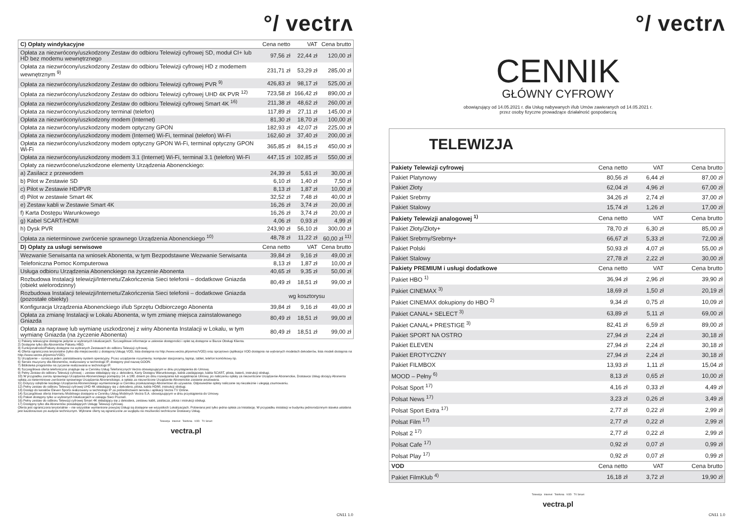°/ vectrʌ
| C) Opłaty windykacyjne | Cena netto | VAT | Cena brutto |
| --- | --- | --- | --- |
| Opłata za niezwrócony/uszkodzony Zestaw do odbioru Telewizji cyfrowej SD, moduł CI+ lub HD bez modemu wewnętrznego | 97,56 zł | 22,44 zł | 120,00 zł |
| Opłata za niezwrócony/uszkodzony Zestaw do odbioru Telewizji cyfrowej HD z modemem wewnętrznym <sup>9)</sup> | 231,71 zł | 53,29 zł | 285,00 zł |
| Opłata za niezwrócony/uszkodzony Zestaw do odbioru Telewizji cyfrowej PVR <sup>9)</sup> | 426,83 zł | 98,17 zł | 525,00 zł |
| Opłata za niezwrócony/uszkodzony Zestaw do odbioru Telewizji cyfrowej UHD 4K PVR <sup>12)</sup> | 723,58 zł | 166,42 zł | 890,00 zł |
| Opłata za niezwrócony/uszkodzony Zestaw do odbioru Telewizji cyfrowej Smart 4K <sup>16)</sup> | 211,38 zł | 48,62 zł | 260,00 zł |
| Opłata za niezwrócony/uszkodzony terminal (telefon) | 117,89 zł | 27,11 zł | 145,00 zł |
| Opłata za niezwrócony/uszkodzony modem (Internet) | 81,30 zł | 18,70 zł | 100,00 zł |
| Opłata za niezwrócony/uszkodzony modem optyczny GPON | 182,93 zł | 42,07 zł | 225,00 zł |
| Opłata za niezwrócony/uszkodzony modem (Internet) Wi-Fi, terminal (telefon) Wi-Fi | 162,60 zł | 37,40 zł | 200,00 zł |
| Opłata za niezwrócony/uszkodzony modem optyczny GPON Wi-Fi, terminal optyczny GPON Wi-Fi | 365,85 zł | 84,15 zł | 450,00 zł |
| Opłata za niezwrócony/uszkodzony modem 3.1 (Internet) Wi-Fi, terminal 3.1 (telefon) Wi-Fi | 447,15 zł | 102,85 zł | 550,00 zł |
| Opłaty za niezwrócone/uszkodzone elementy Urządzenia Abonenckiego: | | | |
| a) Zasilacz z przewodem | 24,39 zł | 5,61 zł | 30,00 zł |
| b) Pilot w Zestawie SD | 6,10 zł | 1,40 zł | 7,50 zł |
| c) Pilot w Zestawie HD/PVR | 8,13 zł | 1,87 zł | 10,00 zł |
| d) Pilot w zestawie Smart 4K | 32,52 zł | 7,48 zł | 40,00 zł |
| e) Zestaw kabli w Zestawie Smart 4K | 16,26 zł | 3,74 zł | 20,00 zł |
| f) Karta Dostępu Warunkowego | 16,26 zł | 3,74 zł | 20,00 zł |
| g) Kabel SCART/HDMI | 4,06 zł | 0,93 zł | 4,99 zł |
| h) Dysk PVR | 243,90 zł | 56,10 zł | 300,00 zł |
| Opłata za nieterminowe zwrócenie sprawnego Urządzenia Abonenckiego <sup>10)</sup> | 48,78 zł | 11,22 zł | 60,00 zł <sup>11)</sup> |
| D) Opłaty za usługi serwisowe | Cena netto | VAT | Cena brutto |
| Wezwanie Serwisanta na wniosek Abonenta, w tym Bezpodstawne Wezwanie Serwisanta | 39,84 zł | 9,16 zł | 49,00 zł |
| Telefoniczna Pomoc Komputerowa | 8,13 zł | 1,87 zł | 10,00 zł |
| Usługa odbioru Urządzenia Abonenckiego na życzenie Abonenta | 40,65 zł | 9,35 zł | 50,00 zł |
| Rozbudowa Instalacji telewizji/Internetu/Zakończenia Sieci telefonii – dodatkowe Gniazda (obiekt wielorodzinny) | 80,49 zł | 18,51 zł | 99,00 zł |
| Rozbudowa Instalacji telewizji/Internetu/Zakończenia Sieci telefonii – dodatkowe Gniazda (pozostałe obiekty) | wg kosztorysu | | |
| Konfiguracja Urządzenia Abonenckiego i/lub Sprzętu Odbiorczego Abonenta | 39,84 zł | 9,16 zł | 49,00 zł |
| Opłata za zmianę Instalacji w Lokalu Abonenta, w tym zmianę miejsca zainstalowanego Gniazda | 80,49 zł | 18,51 zł | 99,00 zł |
| Opłata za naprawę lub wymianę uszkodzonej z winy Abonenta Instalacji w Lokalu, w tym wymianę Gniazda (na życzenie Abonenta) | 80,49 zł | 18,51 zł | 99,00 zł |
1) Pakiety telewizyjne dostępne jedynie w wybranych lokalizacjach. Szczegółowe informacje w zakresie dostępności i opłat są dostępne w Biurze Obsługi Klienta.
2) Dostępne tylko dla Abonentów Pakietu HBO.
3) Funkcjonalności/Pakiety dostępne na wybranych Zestawach do odbioru Telewizji cyfrowej.
4) Oferta ograniczona terytorialne (tylko dla miejscowości z dostępną Usługą VOD, lista dostępna na http://www.vectra.pl/pomoc/VOD) oraz sprzętowo (aplikacja VOD dostępna na wybranych modelach dekoderów, lista modeli dostępna na http://www.vectra.pl/pomoc/VOD).
5) Urządzenie – oznacza jeden zainstalowany system operacyjny. Przez urządzenie rozumiemy: komputer stacjonarny, laptop, tablet, telefon komórkowy itp.
6) Serwis muzyczny dla Abonentów, realizowany w technologii IP, dostępny pod nazwą GOON.
7) Biblioteka programów na życzenie realizowana w technologii IP.
8) Szczegółowa oferta telefoniczna znajduje się w Cenniku Usług Telefonicznych Vectra obowiązującym w dniu przystąpienia do Umowy.
9) Pełny Zestaw do odbioru Telewizji cyfrowej – zestaw składający się z: dekodera, Karty Dostępu Warunkowego, kabla zasilającego, kabla SCART, pilota, baterii, instrukcji obsługi.
10) W przypadku zwrotu sprawnego Urządzenia Abonenckiego pomiędzy 14. a 180. dniem po dniu rozwiązania lub wygaśnięcia Umowy, po naliczeniu opłaty za niezwrócone Urządzenie Abonenckie, Dostawca Usług obciąży Abonenta opłatą za nieterminowe zwrócenie sprawnego Urządzenia Abonenckiego, a opłata za niezwrócone Urządzenie Abonenckie zostanie anulowana.
11) Dotyczy odrębnie każdego Urządzenia Abonenckiego wymienionego w Cenniku przekazanego Abonentowi do używania. Odpowiednie opłaty naliczane są niezależnie i ulegają zsumowaniu.
12) Pełny zestaw do odbioru Telewizji cyfrowej UHD 4K składający się z dekodera, pilota, kabla HDMI, instrukcji obsługi.
13) Dostęp do kanałów Eleven Sports realizowany w technologii IP za pośrednictwem serwisu i aplikacji Vectra TV Online.
14) Szczegółowa oferta Internetu Mobilnego dostępna w Cenniku Usług Mobilnych Vectra S.A. obowiązującym w dniu przystąpienia do Umowy.
15) Pakiet dostępny tylko w wybranych lokalizacjach w zasięgu Sieci Poznań.
16) Pełny zestaw do odbioru Telewizji cyfrowej Smart 4K składający się z dekodera, zestawu kabli, zasilacza, pilota i instrukcji obsługi.
17) Dostępny tylko dla Abonentów posiadających Usługę Telewizji cyfrowej.
Oferta jest ograniczona terytorialnie – nie wszystkie wymienione powyżej Usługi są dostępne we wszystkich Lokalizacjach. Pobierana jest tylko jedna opłata za Instalację. W przypadku instalacji w budynku jednorodzinnym stawka ustalana jest każdorazowo po audycie technicznym. Wybrane oferty są ograniczone ze względu na możliwości techniczne Dostawcy Usług.
Telewizja Internet Telefonia VOD TV Smart
vectra.pl
CN11 1.0
°/ vectrʌ
CENNIK
GŁÓWNY CYFROWY
obowiązujący od 14.05.2021 r. dla Usług nabywanych i/lub Umów zawieranych od 14.05.2021 r.
przez osoby fizyczne prowadzące działalność gospodarczą
TELEWIZJA
| Pakiety Telewizji cyfrowej | Cena netto | VAT | Cena brutto |
| --- | --- | --- | --- |
| Pakiet Platynowy | 80,56 zł | 6,44 zł | 87,00 zł |
| Pakiet Złoty | 62,04 zł | 4,96 zł | 67,00 zł |
| Pakiet Srebrny | 34,26 zł | 2,74 zł | 37,00 zł |
| Pakiet Stalowy | 15,74 zł | 1,26 zł | 17,00 zł |
| Pakiety Telewizji analogowej <sup>1)</sup> | Cena netto | VAT | Cena brutto |
| Pakiet Złoty/Złoty+ | 78,70 zł | 6,30 zł | 85,00 zł |
| Pakiet Srebrny/Srebrny+ | 66,67 zł | 5,33 zł | 72,00 zł |
| Pakiet Polski | 50,93 zł | 4,07 zł | 55,00 zł |
| Pakiet Stalowy | 27,78 zł | 2,22 zł | 30,00 zł |
| Pakiety PREMIUM i usługi dodatkowe | Cena netto | VAT | Cena brutto |
| Pakiet HBO <sup>1)</sup> | 36,94 zł | 2,96 zł | 39,90 zł |
| Pakiet CINEMAX <sup>3)</sup> | 18,69 zł | 1,50 zł | 20,19 zł |
| Pakiet CINEMAX dokupiony do HBO <sup>2)</sup> | 9,34 zł | 0,75 zł | 10,09 zł |
| Pakiet CANAL+ SELECT <sup>3)</sup> | 63,89 zł | 5,11 zł | 69,00 zł |
| Pakiet CANAL+ PRESTIGE <sup>3)</sup> | 82,41 zł | 6,59 zł | 89,00 zł |
| Pakiet SPORT NA OSTRO | 27,94 zł | 2,24 zł | 30,18 zł |
| Pakiet ELEVEN | 27,94 zł | 2,24 zł | 30,18 zł |
| Pakiet EROTYCZNY | 27,94 zł | 2,24 zł | 30,18 zł |
| Pakiet FILMBOX | 13,93 zł | 1,11 zł | 15,04 zł |
| MOOD – Pełny <sup>6)</sup> | 8,13 zł | 0,65 zł | 10,00 zł |
| Polsat Sport <sup>17)</sup> | 4,16 zł | 0,33 zł | 4,49 zł |
| Polsat News <sup>17)</sup> | 3,23 zł | 0,26 zł | 3,49 zł |
| Polsat Sport Extra <sup>17)</sup> | 2,77 zł | 0,22 zł | 2,99 zł |
| Polsat Film <sup>17)</sup> | 2,77 zł | 0,22 zł | 2,99 zł |
| Polsat 2 <sup>17)</sup> | 2,77 zł | 0,22 zł | 2,99 zł |
| Polsat Cafe <sup>17)</sup> | 0,92 zł | 0,07 zł | 0,99 zł |
| Polsat Play <sup>17)</sup> | 0,92 zł | 0,07 zł | 0,99 zł |
| VOD | Cena netto | VAT | Cena brutto |
| Pakiet FilmKlub <sup>4)</sup> | 16,18 zł | 3,72 zł | 19,90 zł |
Telewizja Internet Telefonia VOD TV Smart
vectra.pl
CN11 1.0